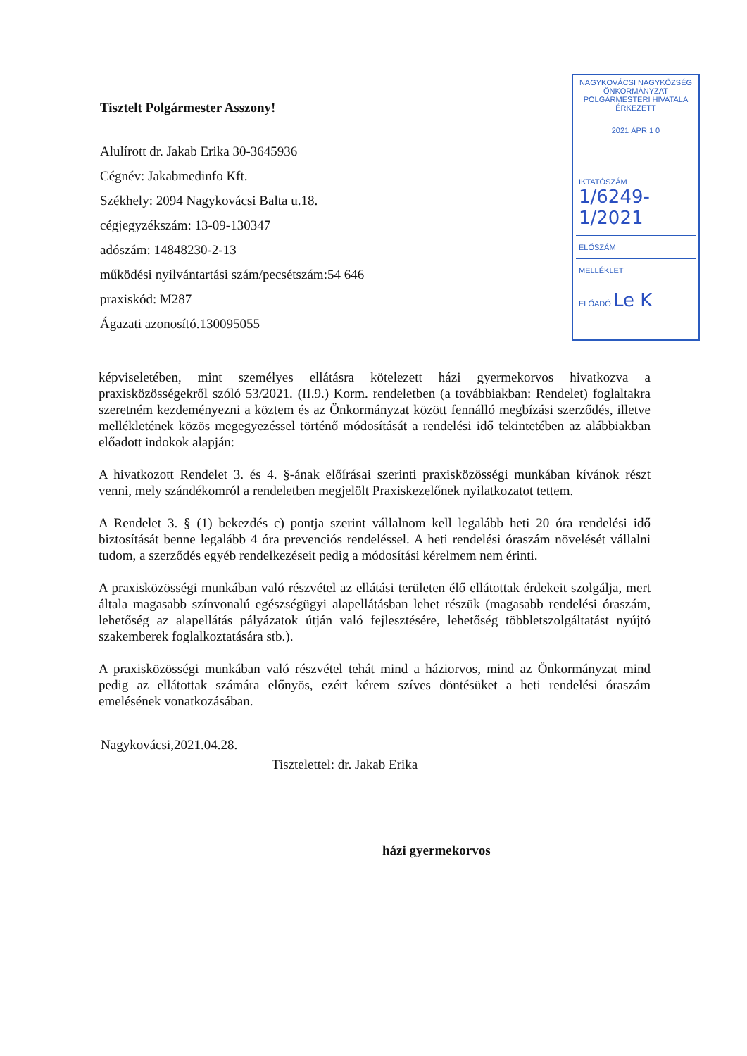Tisztelt Polgármester Asszony!
Alulírott dr. Jakab Erika 30-3645936
Cégnév: Jakabmedinfo Kft.
Székhely: 2094 Nagykovácsi Balta u.18.
cégjegyzékszám: 13-09-130347
adószám: 14848230-2-13
működési nyilvántartási szám/pecsétszám:54 646
praxiskód: M287
Ágazati azonosító.130095055
NAGYKOVÁCSI NAGYKÖZSÉG
ÖNKORMÁNYZAT
POLGÁRMESTERI HIVATALA
ÉRKEZETT
2021 ÁPR 1 0
IKTATÓSZÁM
1/6249-1/2021
ELŐSZÁM
MELLÉKLET
ELŐADÓ Le K
képviseletében, mint személyes ellátásra kötelezett házi gyermekorvos hivatkozva a praxisközösségekről szóló 53/2021. (II.9.) Korm. rendeletben (a továbbiakban: Rendelet) foglaltakra szeretném kezdeményezni a köztem és az Önkormányzat között fennálló megbízási szerződés, illetve mellékletének közös megegyezéssel történő módosítását a rendelési idő tekintetében az alábbiakban előadott indokok alapján:
A hivatkozott Rendelet 3. és 4. §-ának előírásai szerinti praxisközösségi munkában kívánok részt venni, mely szándékomról a rendeletben megjelölt Praxiskezelőnek nyilatkozatot tettem.
A Rendelet 3. § (1) bekezdés c) pontja szerint vállalnom kell legalább heti 20 óra rendelési idő biztosítását benne legalább 4 óra prevenciós rendeléssel. A heti rendelési óraszám növelését vállalni tudom, a szerződés egyéb rendelkezéseit pedig a módosítási kérelmem nem érinti.
A praxisközösségi munkában való részvétel az ellátási területen élő ellátottak érdekeit szolgálja, mert általa magasabb színvonalú egészségügyi alapellátásban lehet részük (magasabb rendelési óraszám, lehetőség az alapellátás pályázatok útján való fejlesztésére, lehetőség többletszolgáltatást nyújtó szakemberek foglalkoztatására stb.).
A praxisközösségi munkában való részvétel tehát mind a háziorvos, mind az Önkormányzat mind pedig az ellátottak számára előnyös, ezért kérem szíves döntésüket a heti rendelési óraszám emelésének vonatkozásában.
Nagykovácsi,2021.04.28.
Tisztelettel: dr. Jakab Erika
házi gyermekorvos